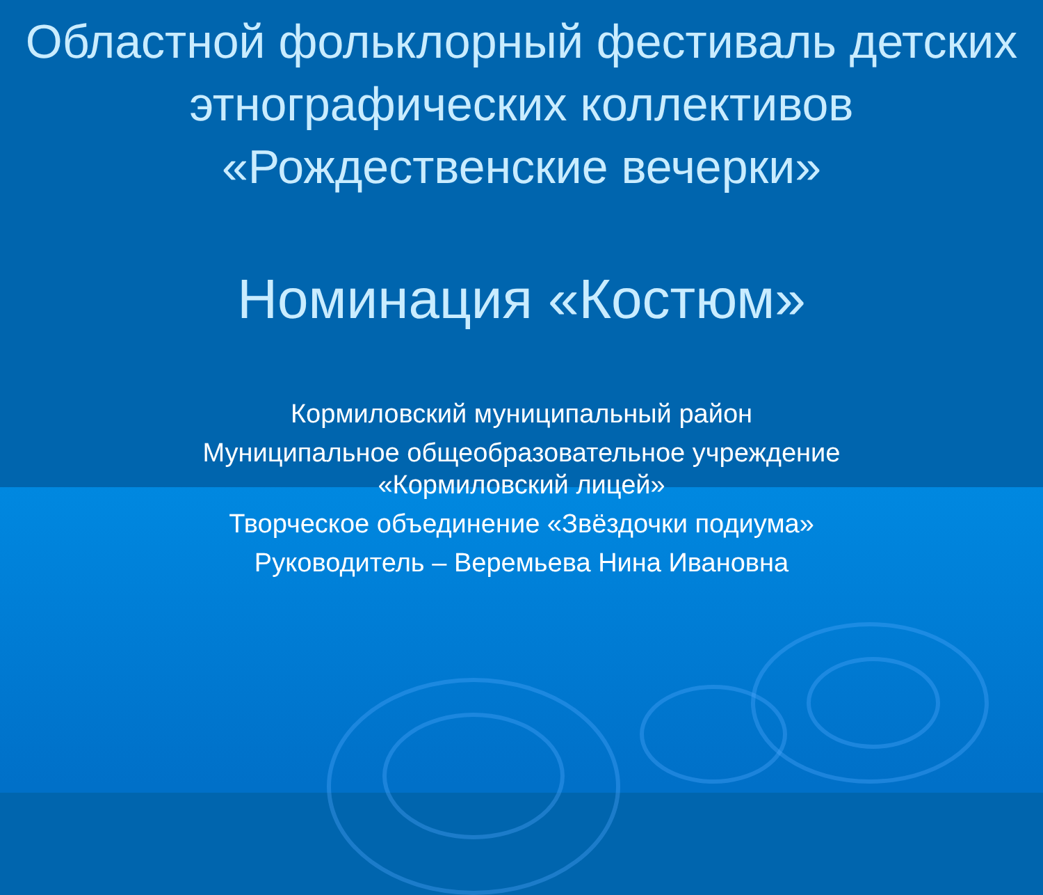Областной фольклорный фестиваль детских этнографических коллективов «Рождественские вечерки»
Номинация «Костюм»
Кормиловский муниципальный район
Муниципальное общеобразовательное учреждение
«Кормиловский лицей»
Творческое объединение «Звёздочки подиума»
Руководитель – Веремьева Нина Ивановна